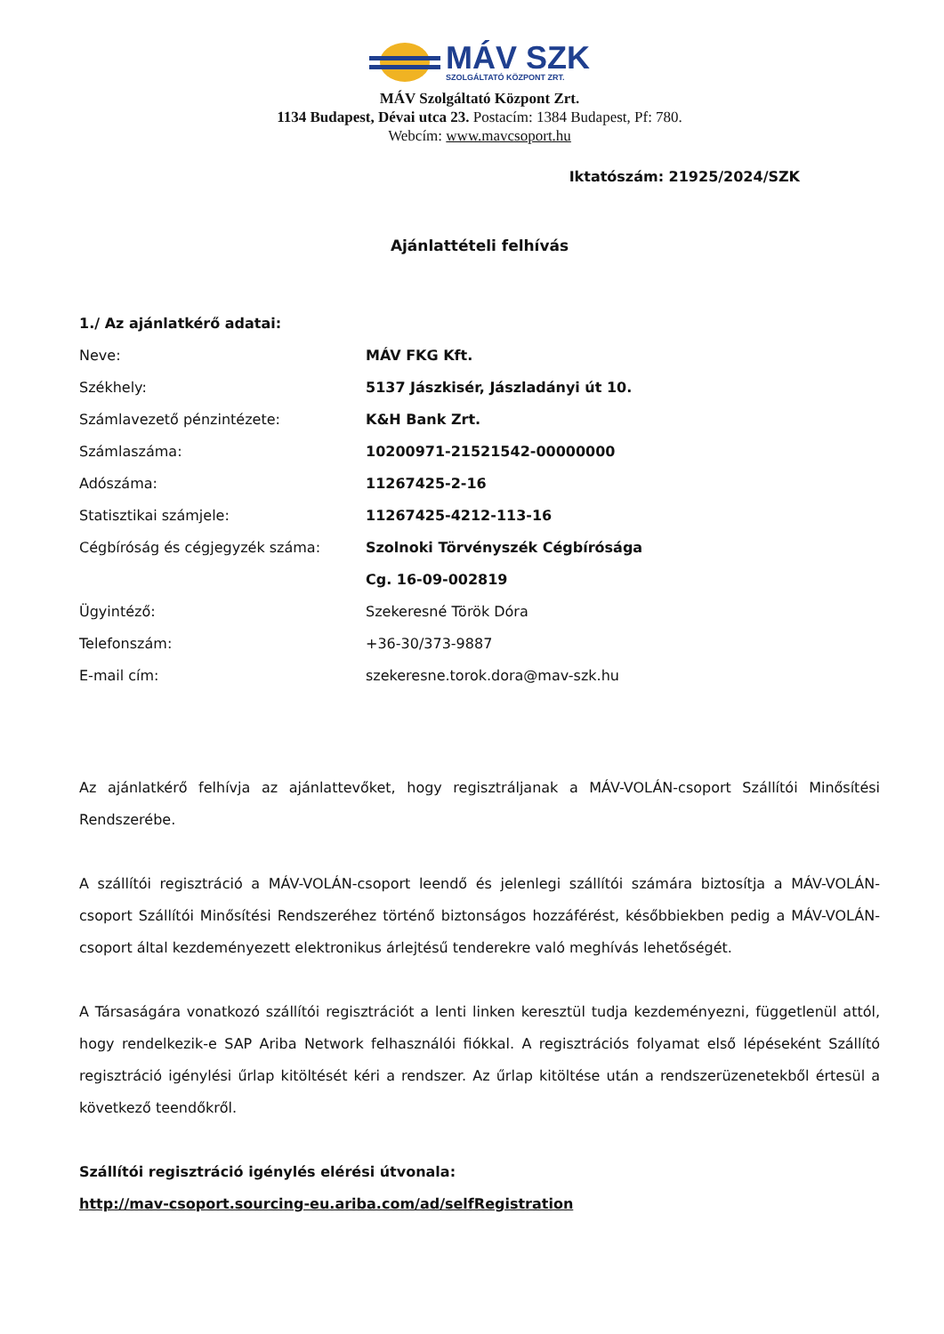MÁV SZK
SZOLGÁLTATÓ KÖZPONT ZRT.
MÁV Szolgáltató Központ Zrt.
1134 Budapest, Dévai utca 23. Postacím: 1384 Budapest, Pf: 780.
Webcím: www.mavcsoport.hu
Iktatószám: 21925/2024/SZK
Ajánlattételi felhívás
1./ Az ajánlatkérő adatai:
Neve: MÁV FKG Kft.
Székhely: 5137 Jászkisér, Jászladányi út 10.
Számlavezető pénzintézete: K&H Bank Zrt.
Számlaszáma: 10200971-21521542-00000000
Adószáma: 11267425-2-16
Statisztikai számjele: 11267425-4212-113-16
Cégbíróság és cégjegyzék száma: Szolnoki Törvényszék Cégbírósága
Cg. 16-09-002819
Ügyintéző: Szekeresné Török Dóra
Telefonszám: +36-30/373-9887
E-mail cím: szekeresne.torok.dora@mav-szk.hu
Az ajánlatkérő felhívja az ajánlattevőket, hogy regisztráljanak a MÁV-VOLÁN-csoport Szállítói Minősítési Rendszerébe.
A szállítói regisztráció a MÁV-VOLÁN-csoport leendő és jelenlegi szállítói számára biztosítja a MÁV-VOLÁN-csoport Szállítói Minősítési Rendszeréhez történő biztonságos hozzáférést, későbbiekben pedig a MÁV-VOLÁN-csoport által kezdeményezett elektronikus árlejtésű tenderekre való meghívás lehetőségét.
A Társaságára vonatkozó szállítói regisztrációt a lenti linken keresztül tudja kezdeményezni, függetlenül attól, hogy rendelkezik-e SAP Ariba Network felhasználói fiókkal. A regisztrációs folyamat első lépéseként Szállító regisztráció igénylési űrlap kitöltését kéri a rendszer. Az űrlap kitöltése után a rendszerüzenetekből értesül a következő teendőkről.
Szállítói regisztráció igénylés elérési útvonala:
http://mav-csoport.sourcing-eu.ariba.com/ad/selfRegistration